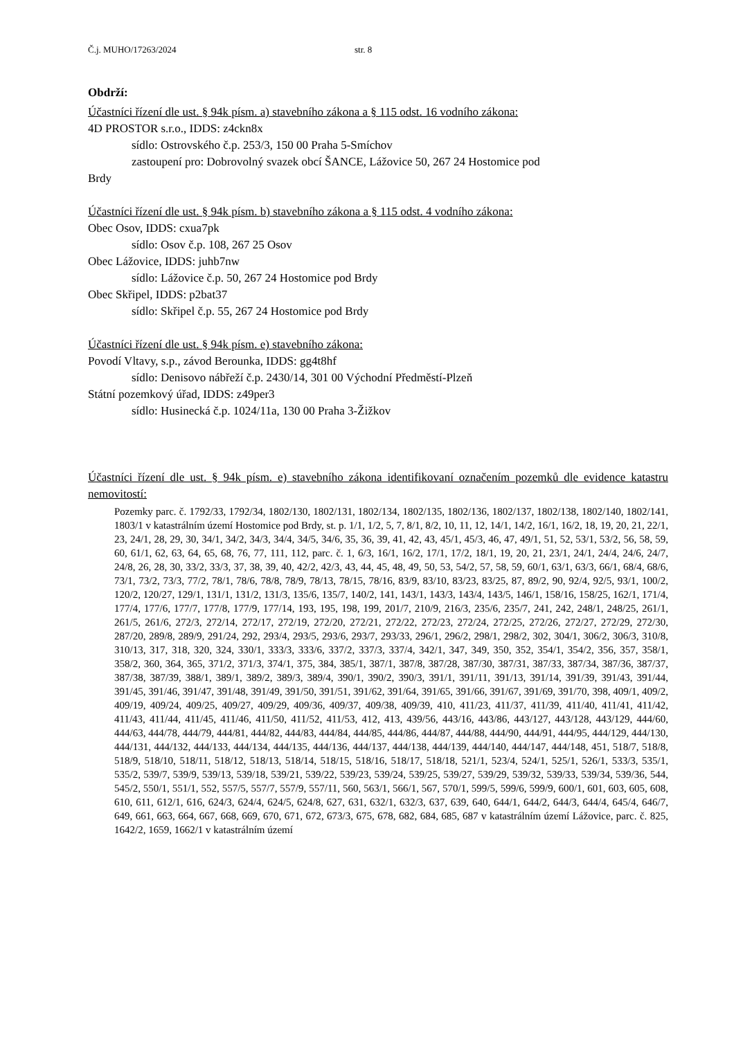Č.j. MUHO/17263/2024 str. 8
Obdrží:
Účastníci řízení dle ust. § 94k písm. a) stavebního zákona a § 115 odst. 16 vodního zákona:
4D PROSTOR s.r.o., IDDS: z4ckn8x
sídlo: Ostrovského č.p. 253/3, 150 00 Praha 5-Smíchov
zastoupení pro: Dobrovolný svazek obcí ŠANCE, Lážovice 50, 267 24 Hostomice pod
Brdy
Účastníci řízení dle ust. § 94k písm. b) stavebního zákona a § 115 odst. 4 vodního zákona:
Obec Osov, IDDS: cxua7pk
sídlo: Osov č.p. 108, 267 25 Osov
Obec Lážovice, IDDS: juhb7nw
sídlo: Lážovice č.p. 50, 267 24 Hostomice pod Brdy
Obec Skřipel, IDDS: p2bat37
sídlo: Skřipel č.p. 55, 267 24 Hostomice pod Brdy
Účastníci řízení dle ust. § 94k písm. e) stavebního zákona:
Povodí Vltavy, s.p., závod Berounka, IDDS: gg4t8hf
sídlo: Denisovo nábřeží č.p. 2430/14, 301 00 Východní Předměstí-Plzeň
Státní pozemkový úřad, IDDS: z49per3
sídlo: Husinecká č.p. 1024/11a, 130 00 Praha 3-Žižkov
Účastníci řízení dle ust. § 94k písm. e) stavebního zákona identifikovaní označením pozemků dle evidence katastru nemovitostí:
Pozemky parc. č. 1792/33, 1792/34, 1802/130, 1802/131, 1802/134, 1802/135, 1802/136, 1802/137, 1802/138, 1802/140, 1802/141, 1803/1 v katastrálním území Hostomice pod Brdy, st. p. 1/1, 1/2, 5, 7, 8/1, 8/2, 10, 11, 12, 14/1, 14/2, 16/1, 16/2, 18, 19, 20, 21, 22/1, 23, 24/1, 28, 29, 30, 34/1, 34/2, 34/3, 34/4, 34/5, 34/6, 35, 36, 39, 41, 42, 43, 45/1, 45/3, 46, 47, 49/1, 51, 52, 53/1, 53/2, 56, 58, 59, 60, 61/1, 62, 63, 64, 65, 68, 76, 77, 111, 112, parc. č. 1, 6/3, 16/1, 16/2, 17/1, 17/2, 18/1, 19, 20, 21, 23/1, 24/1, 24/4, 24/6, 24/7, 24/8, 26, 28, 30, 33/2, 33/3, 37, 38, 39, 40, 42/2, 42/3, 43, 44, 45, 48, 49, 50, 53, 54/2, 57, 58, 59, 60/1, 63/1, 63/3, 66/1, 68/4, 68/6, 73/1, 73/2, 73/3, 77/2, 78/1, 78/6, 78/8, 78/9, 78/13, 78/15, 78/16, 83/9, 83/10, 83/23, 83/25, 87, 89/2, 90, 92/4, 92/5, 93/1, 100/2, 120/2, 120/27, 129/1, 131/1, 131/2, 131/3, 135/6, 135/7, 140/2, 141, 143/1, 143/3, 143/4, 143/5, 146/1, 158/16, 158/25, 162/1, 171/4, 177/4, 177/6, 177/7, 177/8, 177/9, 177/14, 193, 195, 198, 199, 201/7, 210/9, 216/3, 235/6, 235/7, 241, 242, 248/1, 248/25, 261/1, 261/5, 261/6, 272/3, 272/14, 272/17, 272/19, 272/20, 272/21, 272/22, 272/23, 272/24, 272/25, 272/26, 272/27, 272/29, 272/30, 287/20, 289/8, 289/9, 291/24, 292, 293/4, 293/5, 293/6, 293/7, 293/33, 296/1, 296/2, 298/1, 298/2, 302, 304/1, 306/2, 306/3, 310/8, 310/13, 317, 318, 320, 324, 330/1, 333/3, 333/6, 337/2, 337/3, 337/4, 342/1, 347, 349, 350, 352, 354/1, 354/2, 356, 357, 358/1, 358/2, 360, 364, 365, 371/2, 371/3, 374/1, 375, 384, 385/1, 387/1, 387/8, 387/28, 387/30, 387/31, 387/33, 387/34, 387/36, 387/37, 387/38, 387/39, 388/1, 389/1, 389/2, 389/3, 389/4, 390/1, 390/2, 390/3, 391/1, 391/11, 391/13, 391/14, 391/39, 391/43, 391/44, 391/45, 391/46, 391/47, 391/48, 391/49, 391/50, 391/51, 391/62, 391/64, 391/65, 391/66, 391/67, 391/69, 391/70, 398, 409/1, 409/2, 409/19, 409/24, 409/25, 409/27, 409/29, 409/36, 409/37, 409/38, 409/39, 410, 411/23, 411/37, 411/39, 411/40, 411/41, 411/42, 411/43, 411/44, 411/45, 411/46, 411/50, 411/52, 411/53, 412, 413, 439/56, 443/16, 443/86, 443/127, 443/128, 443/129, 444/60, 444/63, 444/78, 444/79, 444/81, 444/82, 444/83, 444/84, 444/85, 444/86, 444/87, 444/88, 444/90, 444/91, 444/95, 444/129, 444/130, 444/131, 444/132, 444/133, 444/134, 444/135, 444/136, 444/137, 444/138, 444/139, 444/140, 444/147, 444/148, 451, 518/7, 518/8, 518/9, 518/10, 518/11, 518/12, 518/13, 518/14, 518/15, 518/16, 518/17, 518/18, 521/1, 523/4, 524/1, 525/1, 526/1, 533/3, 535/1, 535/2, 539/7, 539/9, 539/13, 539/18, 539/21, 539/22, 539/23, 539/24, 539/25, 539/27, 539/29, 539/32, 539/33, 539/34, 539/36, 544, 545/2, 550/1, 551/1, 552, 557/5, 557/7, 557/9, 557/11, 560, 563/1, 566/1, 567, 570/1, 599/5, 599/6, 599/9, 600/1, 601, 603, 605, 608, 610, 611, 612/1, 616, 624/3, 624/4, 624/5, 624/8, 627, 631, 632/1, 632/3, 637, 639, 640, 644/1, 644/2, 644/3, 644/4, 645/4, 646/7, 649, 661, 663, 664, 667, 668, 669, 670, 671, 672, 673/3, 675, 678, 682, 684, 685, 687 v katastrálním území Lážovice, parc. č. 825, 1642/2, 1659, 1662/1 v katastrálním území